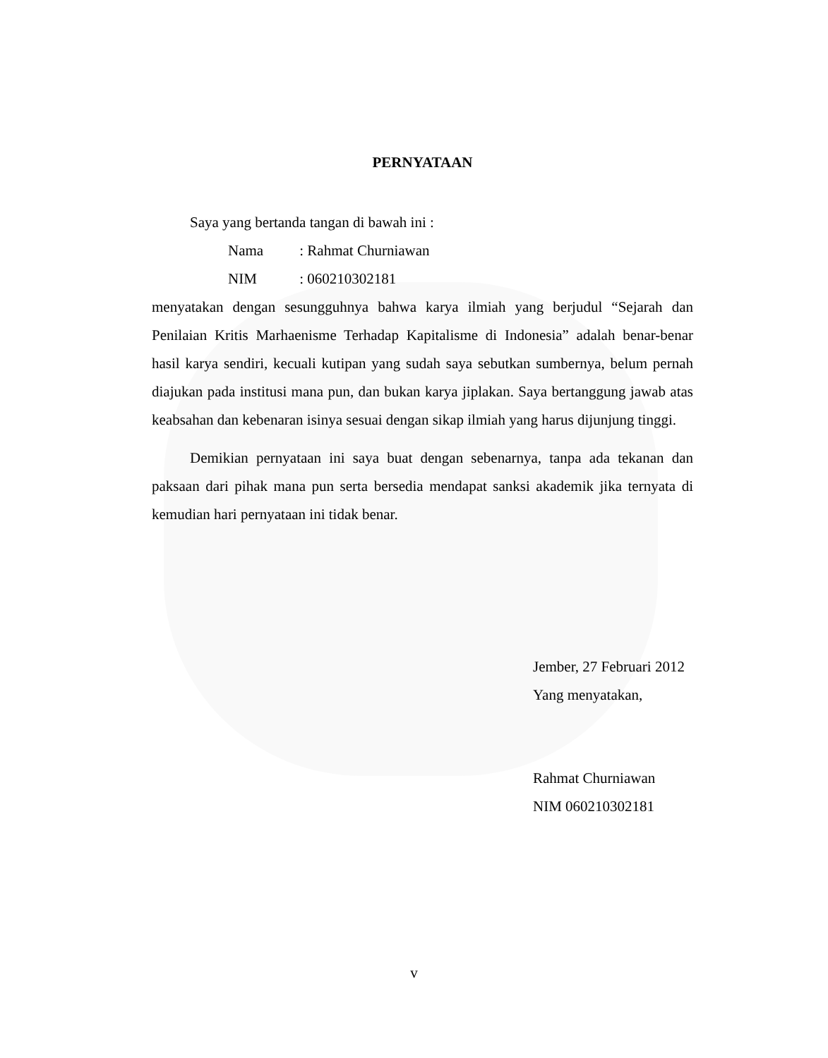PERNYATAAN
Saya yang bertanda tangan di bawah ini :
Nama : Rahmat Churniawan
NIM : 060210302181
menyatakan dengan sesungguhnya bahwa karya ilmiah yang berjudul “Sejarah dan Penilaian Kritis Marhaenisme Terhadap Kapitalisme di Indonesia” adalah benar-benar hasil karya sendiri, kecuali kutipan yang sudah saya sebutkan sumbernya, belum pernah diajukan pada institusi mana pun, dan bukan karya jiplakan. Saya bertanggung jawab atas keabsahan dan kebenaran isinya sesuai dengan sikap ilmiah yang harus dijunjung tinggi.
Demikian pernyataan ini saya buat dengan sebenarnya, tanpa ada tekanan dan paksaan dari pihak mana pun serta bersedia mendapat sanksi akademik jika ternyata di kemudian hari pernyataan ini tidak benar.
Jember, 27 Februari 2012
Yang menyatakan,
Rahmat Churniawan
NIM 060210302181
v